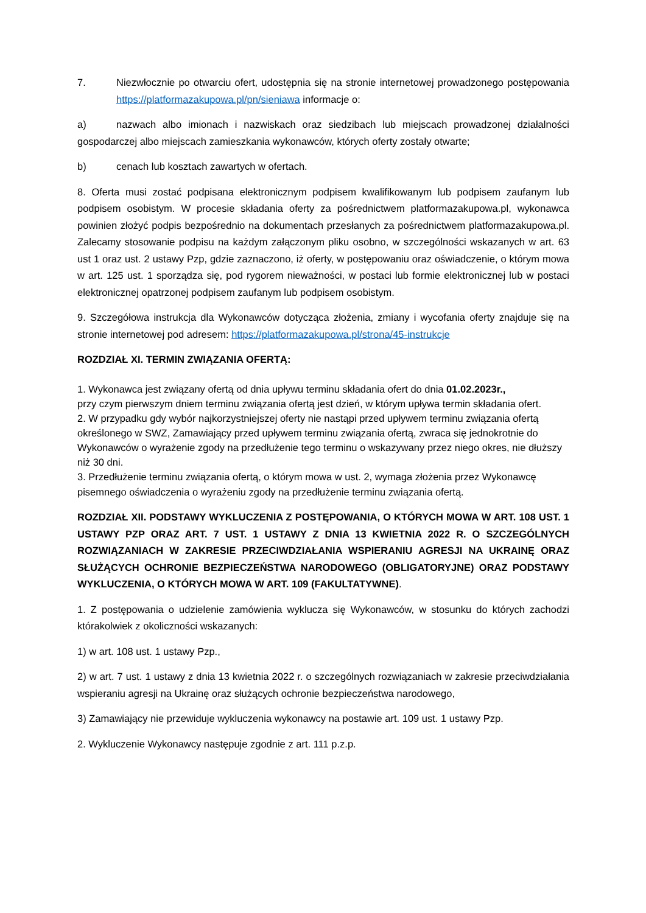7. Niezwłocznie po otwarciu ofert, udostępnia się na stronie internetowej prowadzonego postępowania https://platformazakupowa.pl/pn/sieniawa informacje o:
a) nazwach albo imionach i nazwiskach oraz siedzibach lub miejscach prowadzonej działalności gospodarczej albo miejscach zamieszkania wykonawców, których oferty zostały otwarte;
b) cenach lub kosztach zawartych w ofertach.
8. Oferta musi zostać podpisana elektronicznym podpisem kwalifikowanym lub podpisem zaufanym lub podpisem osobistym. W procesie składania oferty za pośrednictwem platformazakupowa.pl, wykonawca powinien złożyć podpis bezpośrednio na dokumentach przesłanych za pośrednictwem platformazakupowa.pl. Zalecamy stosowanie podpisu na każdym załączonym pliku osobno, w szczególności wskazanych w art. 63 ust 1 oraz ust. 2 ustawy Pzp, gdzie zaznaczono, iż oferty, w postępowaniu oraz oświadczenie, o którym mowa w art. 125 ust. 1 sporządza się, pod rygorem nieważności, w postaci lub formie elektronicznej lub w postaci elektronicznej opatrzonej podpisem zaufanym lub podpisem osobistym.
9. Szczegółowa instrukcja dla Wykonawców dotycząca złożenia, zmiany i wycofania oferty znajduje się na stronie internetowej pod adresem: https://platformazakupowa.pl/strona/45-instrukcje
ROZDZIAŁ XI. TERMIN ZWIĄZANIA OFERTĄ:
1. Wykonawca jest związany ofertą od dnia upływu terminu składania ofert do dnia 01.02.2023r.,
przy czym pierwszym dniem terminu związania ofertą jest dzień, w którym upływa termin składania ofert.
2. W przypadku gdy wybór najkorzystniejszej oferty nie nastąpi przed upływem terminu związania ofertą określonego w SWZ, Zamawiający przed upływem terminu związania ofertą, zwraca się jednokrotnie do Wykonawców o wyrażenie zgody na przedłużenie tego terminu o wskazywany przez niego okres, nie dłuższy niż 30 dni.
3. Przedłużenie terminu związania ofertą, o którym mowa w ust. 2, wymaga złożenia przez Wykonawcę
pisemnego oświadczenia o wyrażeniu zgody na przedłużenie terminu związania ofertą.
ROZDZIAŁ XII. PODSTAWY WYKLUCZENIA Z POSTĘPOWANIA, O KTÓRYCH MOWA W ART. 108 UST. 1 USTAWY PZP ORAZ ART. 7 UST. 1 USTAWY Z DNIA 13 KWIETNIA 2022 R. O SZCZEGÓLNYCH ROZWIĄZANIACH W ZAKRESIE PRZECIWDZIAŁANIA WSPIERANIU AGRESJI NA UKRAINĘ ORAZ SŁUŻĄCYCH OCHRONIE BEZPIECZEŃSTWA NARODOWEGO (OBLIGATORYJNE) ORAZ PODSTAWY WYKLUCZENIA, O KTÓRYCH MOWA W ART. 109 (FAKULTATYWNE).
1. Z postępowania o udzielenie zamówienia wyklucza się Wykonawców, w stosunku do których zachodzi którakolwiek z okoliczności wskazanych:
1) w art. 108 ust. 1 ustawy Pzp.,
2) w art. 7 ust. 1 ustawy z dnia 13 kwietnia 2022 r. o szczególnych rozwiązaniach w zakresie przeciwdziałania wspieraniu agresji na Ukrainę oraz służących ochronie bezpieczeństwa narodowego,
3) Zamawiający nie przewiduje wykluczenia wykonawcy na postawie art. 109 ust. 1 ustawy Pzp.
2. Wykluczenie Wykonawcy następuje zgodnie z art. 111 p.z.p.